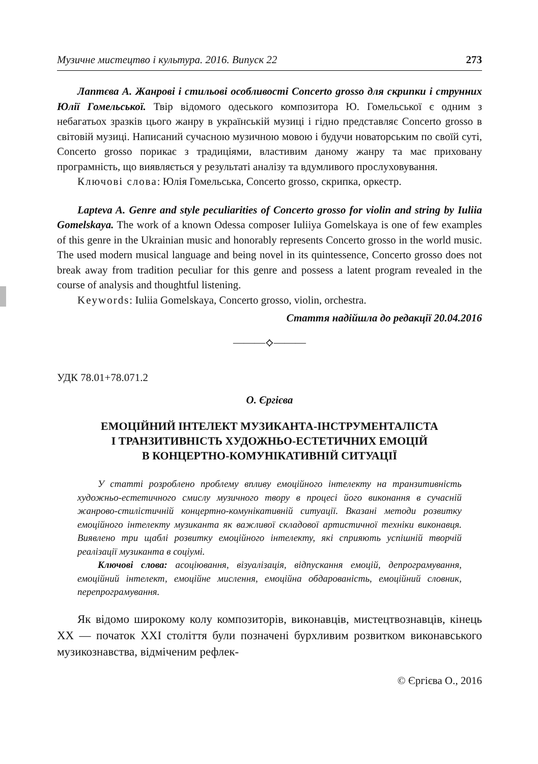Музичне мистецтво і культура. 2016. Випуск 22 273
Лаптєва А. Жанрові і стильові особливості Concerto grosso для скрипки і струнних Юлії Гомельської. Твір відомого одеського композитора Ю. Гомельської є одним з небагатьох зразків цього жанру в українській музиці і гідно представляє Concerto grosso в світовій музиці. Написаний сучасною музичною мовою і будучи новаторським по своїй суті, Concerto grosso порикає з традиціями, властивим даному жанру та має приховану програмність, що виявляється у результаті аналізу та вдумливого прослуховування.
Ключові слова: Юлія Гомельська, Concerto grosso, скрипка, оркестр.
Lapteva A. Genre and style peculiarities of Concerto grosso for violin and string by Iuliia Gomelskaya. The work of a known Odessa composer Iuliiya Gomelskaya is one of few examples of this genre in the Ukrainian music and honorably represents Concerto grosso in the world music. The used modern musical language and being novel in its quintessence, Concerto grosso does not break away from tradition peculiar for this genre and possess a latent program revealed in the course of analysis and thoughtful listening.
Keywords: Iuliia Gomelskaya, Concerto grosso, violin, orchestra.
Стаття надійшла до редакції 20.04.2016
———⟡———
УДК 78.01+78.071.2
О. Єргієва
ЕМОЦІЙНИЙ ІНТЕЛЕКТ МУЗИКАНТА-ІНСТРУМЕНТАЛІСТА
І ТРАНЗИТИВНІСТЬ ХУДОЖНЬО-ЕСТЕТИЧНИХ ЕМОЦІЙ
В КОНЦЕРТНО-КОМУНІКАТИВНІЙ СИТУАЦІЇ
У статті розроблено проблему впливу емоційного інтелекту на транзитивність художньо-естетичного смислу музичного твору в процесі його виконання в сучасній жанрово-стилістичній концертно-комунікативній ситуації. Вказані методи розвитку емоційного інтелекту музиканта як важливої складової артистичної техніки виконавця. Виявлено три щаблі розвитку емоційного інтелекту, які сприяють успішній творчій реалізації музиканта в соціумі.
Ключові слова: асоціювання, візуалізація, відпускання емоцій, депрограмування, емоційний інтелект, емоційне мислення, емоційна обдарованість, емоційний словник, перепрограмування.
Як відомо широкому колу композиторів, виконавців, мистецтвознавців, кінець XX — початок XXI століття були позначені бурхливим розвитком виконавського музикознавства, відміченим рефлек-
© Єргієва О., 2016